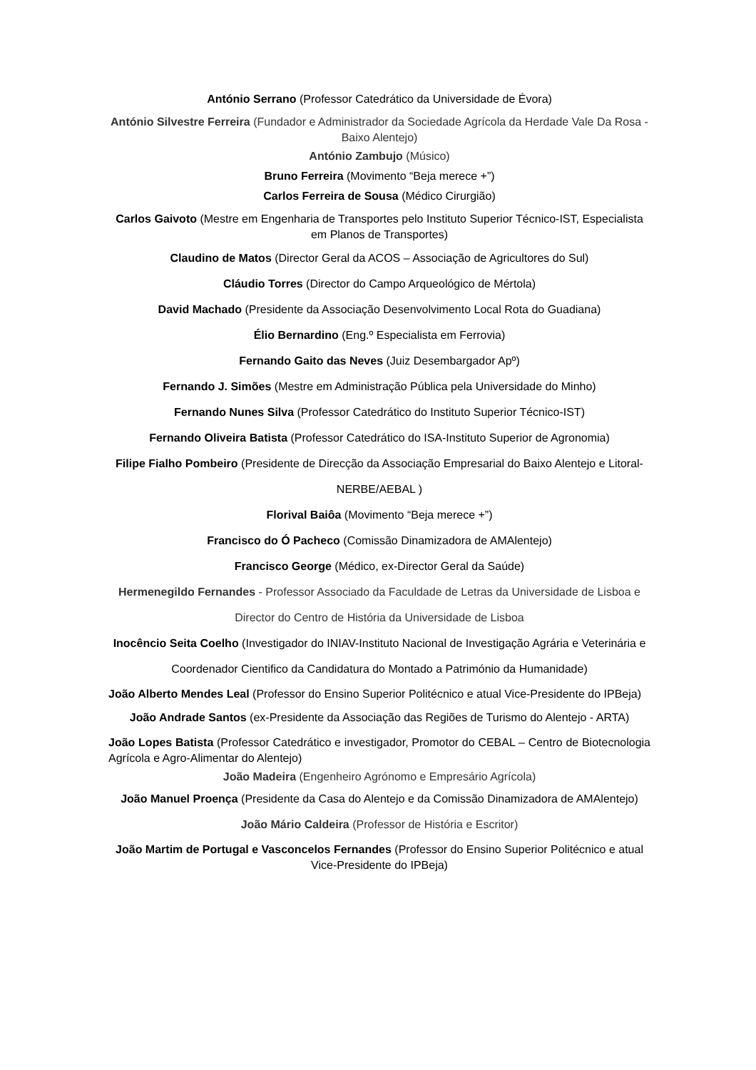António Serrano (Professor Catedrático da Universidade de Évora)
António Silvestre Ferreira (Fundador e Administrador da Sociedade Agrícola da Herdade Vale Da Rosa - Baixo Alentejo)
António Zambujo (Músico)
Bruno Ferreira (Movimento “Beja merece +”)
Carlos Ferreira de Sousa (Médico Cirurgião)
Carlos Gaivoto (Mestre em Engenharia de Transportes pelo Instituto Superior Técnico-IST, Especialista em Planos de Transportes)
Claudino de Matos (Director Geral da ACOS – Associação de Agricultores do Sul)
Cláudio Torres (Director do Campo Arqueológico de Mértola)
David Machado (Presidente da Associação Desenvolvimento Local Rota do Guadiana)
Élio Bernardino (Eng.º Especialista em Ferrovia)
Fernando Gaito das Neves (Juiz Desembargador Apº)
Fernando J. Simões (Mestre em Administração Pública pela Universidade do Minho)
Fernando Nunes Silva (Professor Catedrático do Instituto Superior Técnico-IST)
Fernando Oliveira Batista (Professor Catedrático do ISA-Instituto Superior de Agronomia)
Filipe Fialho Pombeiro (Presidente de Direcção da Associação Empresarial do Baixo Alentejo e Litoral-NERBE/AEBAL )
Florival Baiôa (Movimento “Beja merece +”)
Francisco do Ó Pacheco (Comissão Dinamizadora de AMAlentejo)
Francisco George (Médico, ex-Director Geral da Saúde)
Hermenegildo Fernandes - Professor Associado da Faculdade de Letras da Universidade de Lisboa e Director do Centro de História da Universidade de Lisboa
Inocêncio Seita Coelho (Investigador do INIAV-Instituto Nacional de Investigação Agrária e Veterinária e Coordenador Cientifico da Candidatura do Montado a Património da Humanidade)
João Alberto Mendes Leal (Professor do Ensino Superior Politécnico e atual Vice-Presidente do IPBeja)
João Andrade Santos (ex-Presidente da Associação das Regiões de Turismo do Alentejo - ARTA)
João Lopes Batista (Professor Catedrático e investigador, Promotor do CEBAL – Centro de Biotecnologia Agrícola e Agro-Alimentar do Alentejo)
João Madeira (Engenheiro Agrónomo e Empresário Agrícola)
João Manuel Proença (Presidente da Casa do Alentejo e da Comissão Dinamizadora de AMAlentejo)
João Mário Caldeira (Professor de História e Escritor)
João Martim de Portugal e Vasconcelos Fernandes (Professor do Ensino Superior Politécnico e atual Vice-Presidente do IPBeja)